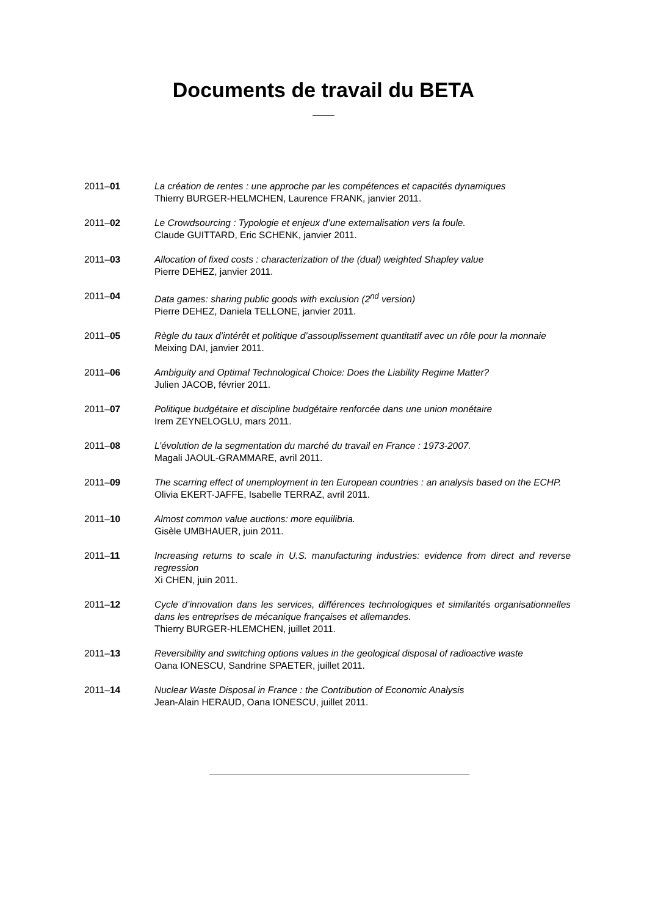Documents de travail du BETA
2011–01 La création de rentes : une approche par les compétences et capacités dynamiques
Thierry BURGER-HELMCHEN, Laurence FRANK, janvier 2011.
2011–02 Le Crowdsourcing : Typologie et enjeux d’une externalisation vers la foule.
Claude GUITTARD, Eric SCHENK, janvier 2011.
2011–03 Allocation of fixed costs : characterization of the (dual) weighted Shapley value
Pierre DEHEZ, janvier 2011.
2011–04 Data games: sharing public goods with exclusion (2<sup>nd</sup> version)
Pierre DEHEZ, Daniela TELLONE, janvier 2011.
2011–05 Règle du taux d’intérêt et politique d’assouplissement quantitatif avec un rôle pour la monnaie
Meixing DAI, janvier 2011.
2011–06 Ambiguity and Optimal Technological Choice: Does the Liability Regime Matter?
Julien JACOB, février 2011.
2011–07 Politique budgétaire et discipline budgétaire renforcée dans une union monétaire
Irem ZEYNELOGLU, mars 2011.
2011–08 L’évolution de la segmentation du marché du travail en France : 1973-2007.
Magali JAOUL-GRAMMARE, avril 2011.
2011–09 The scarring effect of unemployment in ten European countries : an analysis based on the ECHP.
Olivia EKERT-JAFFE, Isabelle TERRAZ, avril 2011.
2011–10 Almost common value auctions: more equilibria.
Gisèle UMBHAUER, juin 2011.
2011–11 Increasing returns to scale in U.S. manufacturing industries: evidence from direct and reverse regression
Xi CHEN, juin 2011.
2011–12 Cycle d’innovation dans les services, différences technologiques et similarités organisationnelles dans les entreprises de mécanique françaises et allemandes.
Thierry BURGER-HLEMCHEN, juillet 2011.
2011–13 Reversibility and switching options values in the geological disposal of radioactive waste
Oana IONESCU, Sandrine SPAETER, juillet 2011.
2011–14 Nuclear Waste Disposal in France : the Contribution of Economic Analysis
Jean-Alain HERAUD, Oana IONESCU, juillet 2011.